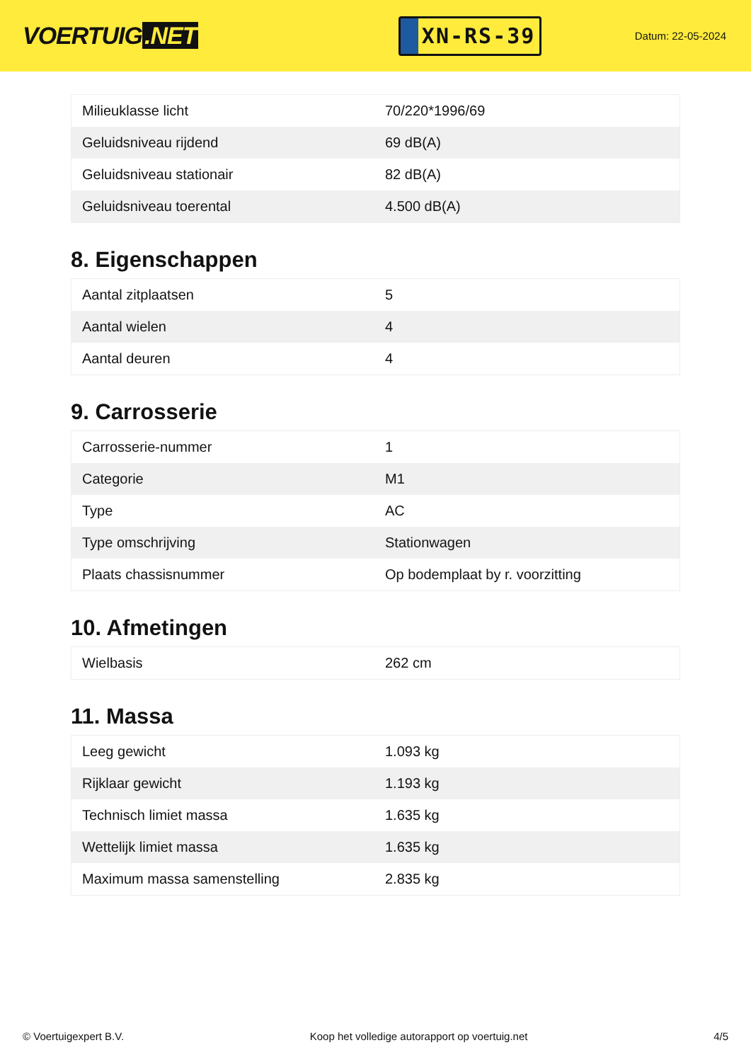VOERTUIG.NET
XN-RS-39
Datum: 22-05-2024
| Milieuklasse licht | 70/220*1996/69 |
| Geluidsniveau rijdend | 69 dB(A) |
| Geluidsniveau stationair | 82 dB(A) |
| Geluidsniveau toerental | 4.500 dB(A) |
8. Eigenschappen
| Aantal zitplaatsen | 5 |
| Aantal wielen | 4 |
| Aantal deuren | 4 |
9. Carrosserie
| Carrosserie-nummer | 1 |
| Categorie | M1 |
| Type | AC |
| Type omschrijving | Stationwagen |
| Plaats chassisnummer | Op bodemplaat by r. voorzitting |
10. Afmetingen
| Wielbasis | 262 cm |
11. Massa
| Leeg gewicht | 1.093 kg |
| Rijklaar gewicht | 1.193 kg |
| Technisch limiet massa | 1.635 kg |
| Wettelijk limiet massa | 1.635 kg |
| Maximum massa samenstelling | 2.835 kg |
© Voertuigexpert B.V. Koop het volledige autorapport op voertuig.net 4/5